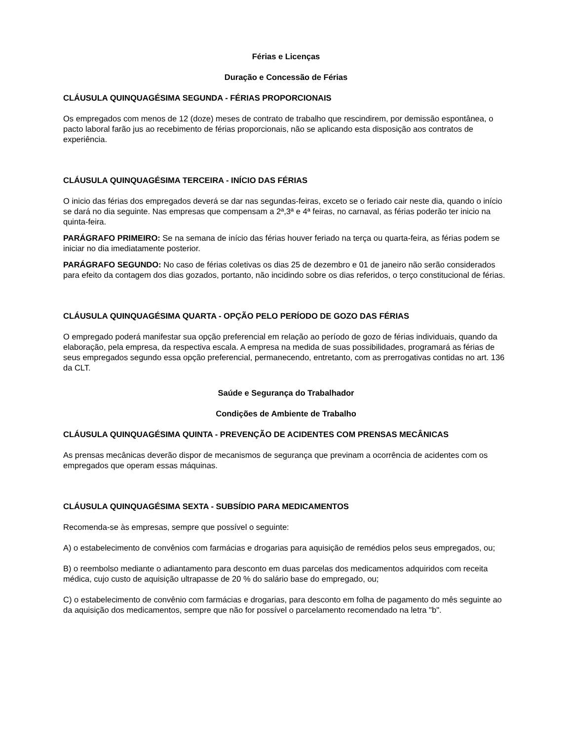Férias e Licenças
Duração e Concessão de Férias
CLÁUSULA QUINQUAGÉSIMA SEGUNDA - FÉRIAS PROPORCIONAIS
Os empregados com menos de 12 (doze) meses de contrato de trabalho que rescindirem, por demissão espontânea, o pacto laboral farão jus ao recebimento de férias proporcionais, não se aplicando esta disposição aos contratos de experiência.
CLÁUSULA QUINQUAGÉSIMA TERCEIRA - INÍCIO DAS FÉRIAS
O inicio das férias dos empregados deverá se dar nas segundas-feiras, exceto se o feriado cair neste dia, quando o início se dará no dia seguinte. Nas empresas que compensam a 2ª,3ª e 4ª feiras, no carnaval, as férias poderão ter inicio na quinta-feira.
PARÁGRAFO PRIMEIRO: Se na semana de início das férias houver feriado na terça ou quarta-feira, as férias podem se iniciar no dia imediatamente posterior.
PARÁGRAFO SEGUNDO: No caso de férias coletivas os dias 25 de dezembro e 01 de janeiro não serão considerados para efeito da contagem dos dias gozados, portanto, não incidindo sobre os dias referidos, o terço constitucional de férias.
CLÁUSULA QUINQUAGÉSIMA QUARTA - OPÇÃO PELO PERÍODO DE GOZO DAS FÉRIAS
O empregado poderá manifestar sua opção preferencial em relação ao período de gozo de férias individuais, quando da elaboração, pela empresa, da respectiva escala. A empresa na medida de suas possibilidades, programará as férias de seus empregados segundo essa opção preferencial, permanecendo, entretanto, com as prerrogativas contidas no art. 136 da CLT.
Saúde e Segurança do Trabalhador
Condições de Ambiente de Trabalho
CLÁUSULA QUINQUAGÉSIMA QUINTA - PREVENÇÃO DE ACIDENTES COM PRENSAS MECÂNICAS
As prensas mecânicas deverão dispor de mecanismos de segurança que previnam a ocorrência de acidentes com os empregados que operam essas máquinas.
CLÁUSULA QUINQUAGÉSIMA SEXTA - SUBSÍDIO PARA MEDICAMENTOS
Recomenda-se às empresas, sempre que possível o seguinte:
A) o estabelecimento de convênios com farmácias e drogarias para aquisição de remédios pelos seus empregados, ou;
B) o reembolso mediante o adiantamento para desconto em duas parcelas dos medicamentos adquiridos com receita médica, cujo custo de aquisição ultrapasse de 20 % do salário base do empregado, ou;
C) o estabelecimento de convênio com farmácias e drogarias, para desconto em folha de pagamento do mês seguinte ao da aquisição dos medicamentos, sempre que não for possível o parcelamento recomendado na letra "b".